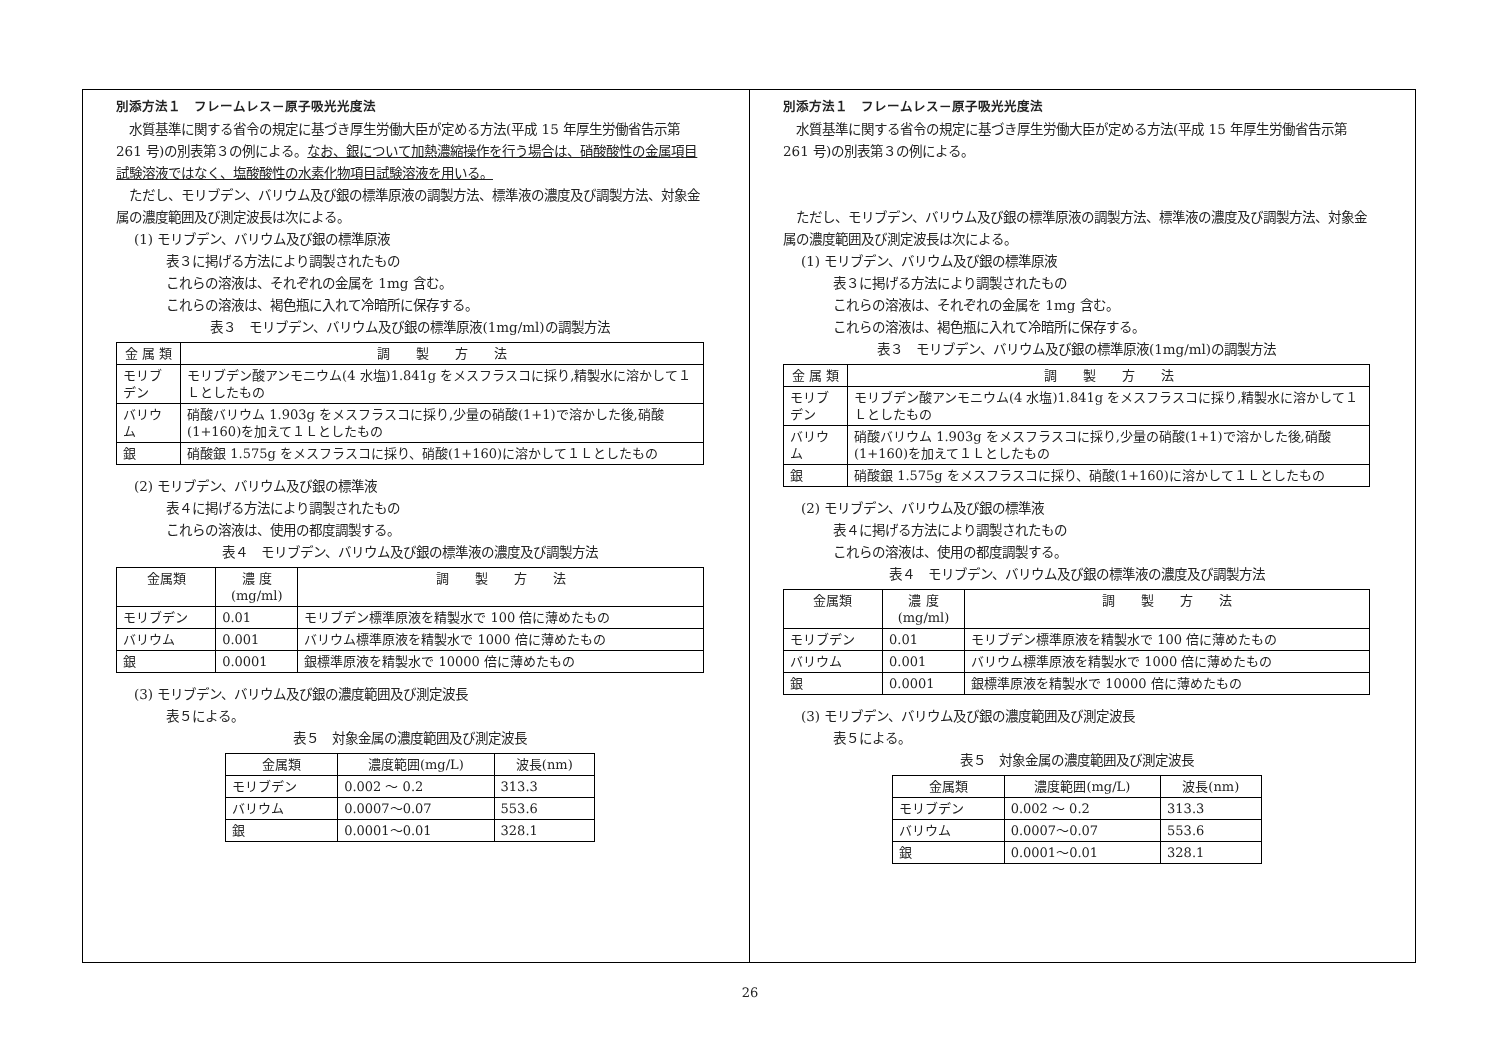別添方法１　フレームレス－原子吸光光度法
　水質基準に関する省令の規定に基づき厚生労働大臣が定める方法(平成 15 年厚生労働省告示第 261 号)の別表第３の例による。なお、銀について加熱濃縮操作を行う場合は、硝酸酸性の金属項目試験溶液ではなく、塩酸酸性の水素化物項目試験溶液を用いる。
　ただし、モリブデン、バリウム及び銀の標準原液の調製方法、標準液の濃度及び調製方法、対象金属の濃度範囲及び測定波長は次による。
(1) モリブデン、バリウム及び銀の標準原液
表３に掲げる方法により調製されたもの
これらの溶液は、それぞれの金属を 1mg 含む。
これらの溶液は、褐色瓶に入れて冷暗所に保存する。
表３　モリブデン、バリウム及び銀の標準原液(1mg/ml)の調製方法
| 金 属 類 | 調 製 方 法 |
| --- | --- |
| モリブデン | モリブデン酸アンモニウム(4 水塩)1.841g をメスフラスコに採り,精製水に溶かして１Ｌとしたもの |
| バリウム | 硝酸バリウム 1.903g をメスフラスコに採り,少量の硝酸(1+1)で溶かした後,硝酸(1+160)を加えて１Ｌとしたもの |
| 銀 | 硝酸銀 1.575g をメスフラスコに採り、硝酸(1+160)に溶かして１Ｌとしたもの |
(2) モリブデン、バリウム及び銀の標準液
表４に掲げる方法により調製されたもの
これらの溶液は、使用の都度調製する。
表４　モリブデン、バリウム及び銀の標準液の濃度及び調製方法
| 金属類 | 濃 度 (mg/ml) | 調 製 方 法 |
| --- | --- | --- |
| モリブデン | 0.01 | モリブデン標準原液を精製水で 100 倍に薄めたもの |
| バリウム | 0.001 | バリウム標準原液を精製水で 1000 倍に薄めたもの |
| 銀 | 0.0001 | 銀標準原液を精製水で 10000 倍に薄めたもの |
(3) モリブデン、バリウム及び銀の濃度範囲及び測定波長
表５による。
表５　対象金属の濃度範囲及び測定波長
| 金属類 | 濃度範囲(mg/L) | 波長(nm) |
| --- | --- | --- |
| モリブデン | 0.002 ～ 0.2 | 313.3 |
| バリウム | 0.0007～0.07 | 553.6 |
| 銀 | 0.0001～0.01 | 328.1 |
別添方法１　フレームレス－原子吸光光度法
　水質基準に関する省令の規定に基づき厚生労働大臣が定める方法(平成 15 年厚生労働省告示第 261 号)の別表第３の例による。
　ただし、モリブデン、バリウム及び銀の標準原液の調製方法、標準液の濃度及び調製方法、対象金属の濃度範囲及び測定波長は次による。
(1) モリブデン、バリウム及び銀の標準原液
表３に掲げる方法により調製されたもの
これらの溶液は、それぞれの金属を 1mg 含む。
これらの溶液は、褐色瓶に入れて冷暗所に保存する。
表３　モリブデン、バリウム及び銀の標準原液(1mg/ml)の調製方法
| 金 属 類 | 調 製 方 法 |
| --- | --- |
| モリブデン | モリブデン酸アンモニウム(4 水塩)1.841g をメスフラスコに採り,精製水に溶かして１Ｌとしたもの |
| バリウム | 硝酸バリウム 1.903g をメスフラスコに採り,少量の硝酸(1+1)で溶かした後,硝酸(1+160)を加えて１Ｌとしたもの |
| 銀 | 硝酸銀 1.575g をメスフラスコに採り、硝酸(1+160)に溶かして１Ｌとしたもの |
(2) モリブデン、バリウム及び銀の標準液
表４に掲げる方法により調製されたもの
これらの溶液は、使用の都度調製する。
表４　モリブデン、バリウム及び銀の標準液の濃度及び調製方法
| 金属類 | 濃 度 (mg/ml) | 調 製 方 法 |
| --- | --- | --- |
| モリブデン | 0.01 | モリブデン標準原液を精製水で 100 倍に薄めたもの |
| バリウム | 0.001 | バリウム標準原液を精製水で 1000 倍に薄めたもの |
| 銀 | 0.0001 | 銀標準原液を精製水で 10000 倍に薄めたもの |
(3) モリブデン、バリウム及び銀の濃度範囲及び測定波長
表５による。
表５　対象金属の濃度範囲及び測定波長
| 金属類 | 濃度範囲(mg/L) | 波長(nm) |
| --- | --- | --- |
| モリブデン | 0.002 ～ 0.2 | 313.3 |
| バリウム | 0.0007～0.07 | 553.6 |
| 銀 | 0.0001～0.01 | 328.1 |
26